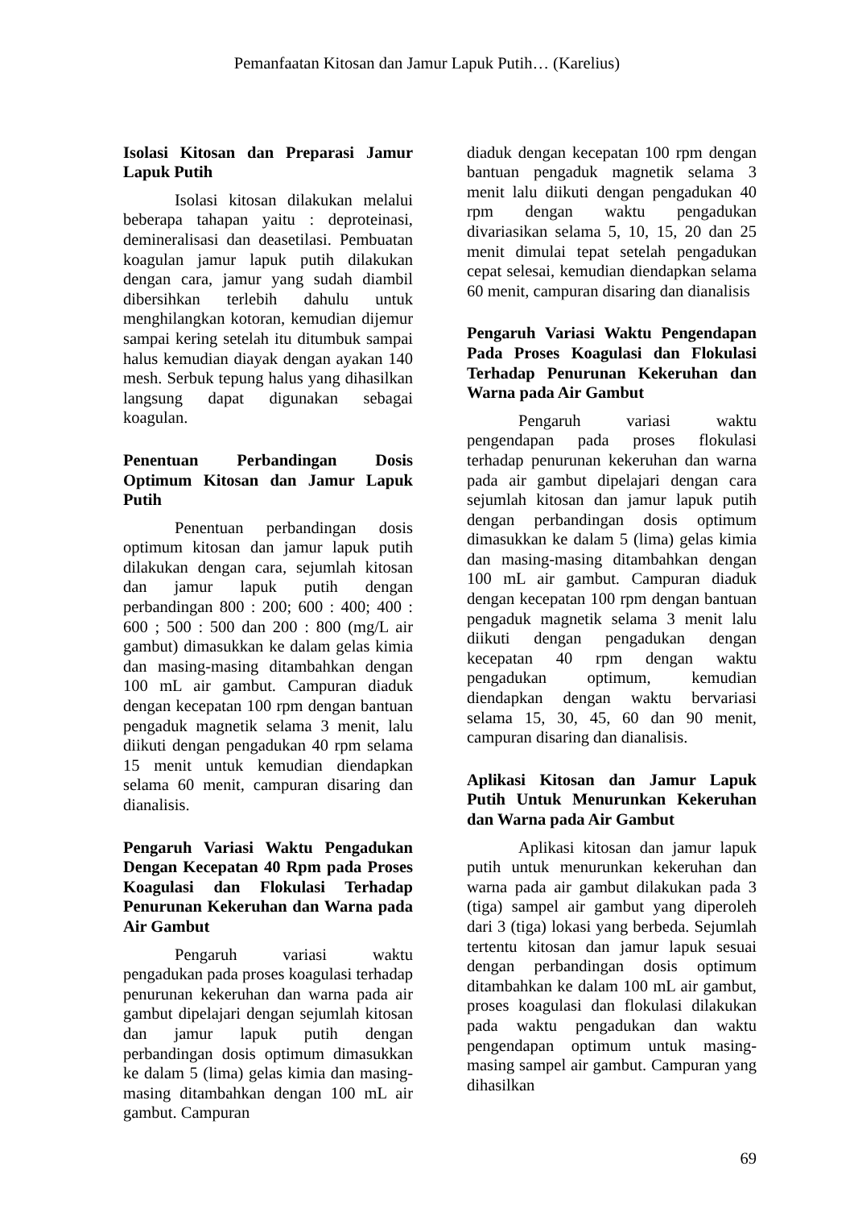Pemanfaatan Kitosan dan Jamur Lapuk Putih… (Karelius)
Isolasi Kitosan dan Preparasi Jamur Lapuk Putih
Isolasi kitosan dilakukan melalui beberapa tahapan yaitu : deproteinasi, demineralisasi dan deasetilasi. Pembuatan koagulan jamur lapuk putih dilakukan dengan cara, jamur yang sudah diambil dibersihkan terlebih dahulu untuk menghilangkan kotoran, kemudian dijemur sampai kering setelah itu ditumbuk sampai halus kemudian diayak dengan ayakan 140 mesh. Serbuk tepung halus yang dihasilkan langsung dapat digunakan sebagai koagulan.
Penentuan Perbandingan Dosis Optimum Kitosan dan Jamur Lapuk Putih
Penentuan perbandingan dosis optimum kitosan dan jamur lapuk putih dilakukan dengan cara, sejumlah kitosan dan jamur lapuk putih dengan perbandingan 800 : 200; 600 : 400; 400 : 600 ; 500 : 500 dan 200 : 800 (mg/L air gambut) dimasukkan ke dalam gelas kimia dan masing-masing ditambahkan dengan 100 mL air gambut. Campuran diaduk dengan kecepatan 100 rpm dengan bantuan pengaduk magnetik selama 3 menit, lalu diikuti dengan pengadukan 40 rpm selama 15 menit untuk kemudian diendapkan selama 60 menit, campuran disaring dan dianalisis.
Pengaruh Variasi Waktu Pengadukan Dengan Kecepatan 40 Rpm pada Proses Koagulasi dan Flokulasi Terhadap Penurunan Kekeruhan dan Warna pada Air Gambut
Pengaruh variasi waktu pengadukan pada proses koagulasi terhadap penurunan kekeruhan dan warna pada air gambut dipelajari dengan sejumlah kitosan dan jamur lapuk putih dengan perbandingan dosis optimum dimasukkan ke dalam 5 (lima) gelas kimia dan masing-masing ditambahkan dengan 100 mL air gambut. Campuran
diaduk dengan kecepatan 100 rpm dengan bantuan pengaduk magnetik selama 3 menit lalu diikuti dengan pengadukan 40 rpm dengan waktu pengadukan divariasikan selama 5, 10, 15, 20 dan 25 menit dimulai tepat setelah pengadukan cepat selesai, kemudian diendapkan selama 60 menit, campuran disaring dan dianalisis
Pengaruh Variasi Waktu Pengendapan Pada Proses Koagulasi dan Flokulasi Terhadap Penurunan Kekeruhan dan Warna pada Air Gambut
Pengaruh variasi waktu pengendapan pada proses flokulasi terhadap penurunan kekeruhan dan warna pada air gambut dipelajari dengan cara sejumlah kitosan dan jamur lapuk putih dengan perbandingan dosis optimum dimasukkan ke dalam 5 (lima) gelas kimia dan masing-masing ditambahkan dengan 100 mL air gambut. Campuran diaduk dengan kecepatan 100 rpm dengan bantuan pengaduk magnetik selama 3 menit lalu diikuti dengan pengadukan dengan kecepatan 40 rpm dengan waktu pengadukan optimum, kemudian diendapkan dengan waktu bervariasi selama 15, 30, 45, 60 dan 90 menit, campuran disaring dan dianalisis.
Aplikasi Kitosan dan Jamur Lapuk Putih Untuk Menurunkan Kekeruhan dan Warna pada Air Gambut
Aplikasi kitosan dan jamur lapuk putih untuk menurunkan kekeruhan dan warna pada air gambut dilakukan pada 3 (tiga) sampel air gambut yang diperoleh dari 3 (tiga) lokasi yang berbeda. Sejumlah tertentu kitosan dan jamur lapuk sesuai dengan perbandingan dosis optimum ditambahkan ke dalam 100 mL air gambut, proses koagulasi dan flokulasi dilakukan pada waktu pengadukan dan waktu pengendapan optimum untuk masing-masing sampel air gambut. Campuran yang dihasilkan
69